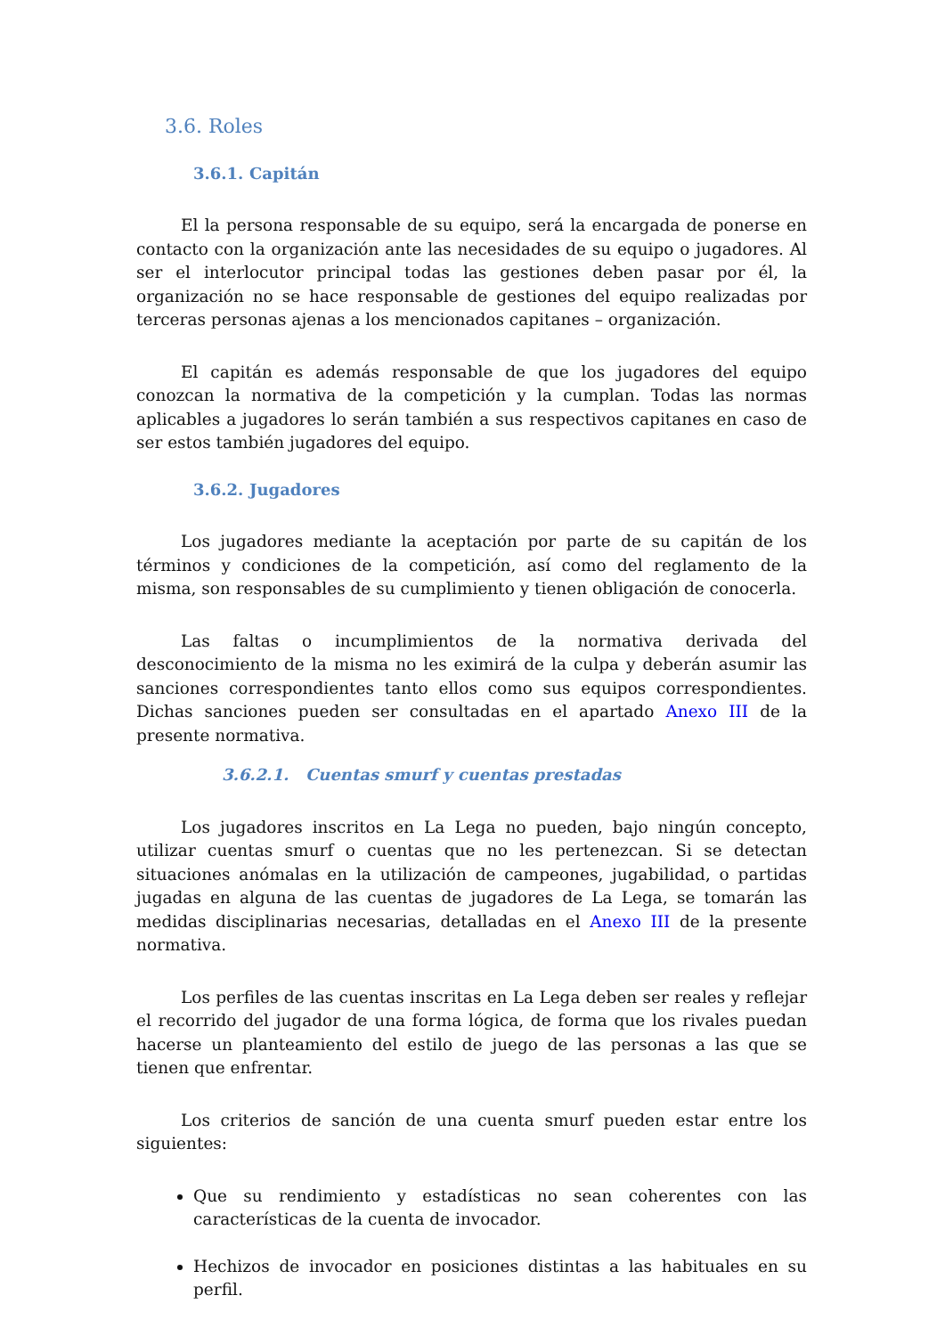3.6. Roles
3.6.1. Capitán
El la persona responsable de su equipo, será la encargada de ponerse en contacto con la organización ante las necesidades de su equipo o jugadores. Al ser el interlocutor principal todas las gestiones deben pasar por él, la organización no se hace responsable de gestiones del equipo realizadas por terceras personas ajenas a los mencionados capitanes – organización.
El capitán es además responsable de que los jugadores del equipo conozcan la normativa de la competición y la cumplan. Todas las normas aplicables a jugadores lo serán también a sus respectivos capitanes en caso de ser estos también jugadores del equipo.
3.6.2. Jugadores
Los jugadores mediante la aceptación por parte de su capitán de los términos y condiciones de la competición, así como del reglamento de la misma, son responsables de su cumplimiento y tienen obligación de conocerla.
Las faltas o incumplimientos de la normativa derivada del desconocimiento de la misma no les eximirá de la culpa y deberán asumir las sanciones correspondientes tanto ellos como sus equipos correspondientes. Dichas sanciones pueden ser consultadas en el apartado Anexo III de la presente normativa.
3.6.2.1. Cuentas smurf y cuentas prestadas
Los jugadores inscritos en La Lega no pueden, bajo ningún concepto, utilizar cuentas smurf o cuentas que no les pertenezcan. Si se detectan situaciones anómalas en la utilización de campeones, jugabilidad, o partidas jugadas en alguna de las cuentas de jugadores de La Lega, se tomarán las medidas disciplinarias necesarias, detalladas en el Anexo III de la presente normativa.
Los perfiles de las cuentas inscritas en La Lega deben ser reales y reflejar el recorrido del jugador de una forma lógica, de forma que los rivales puedan hacerse un planteamiento del estilo de juego de las personas a las que se tienen que enfrentar.
Los criterios de sanción de una cuenta smurf pueden estar entre los siguientes:
Que su rendimiento y estadísticas no sean coherentes con las características de la cuenta de invocador.
Hechizos de invocador en posiciones distintas a las habituales en su perfil.